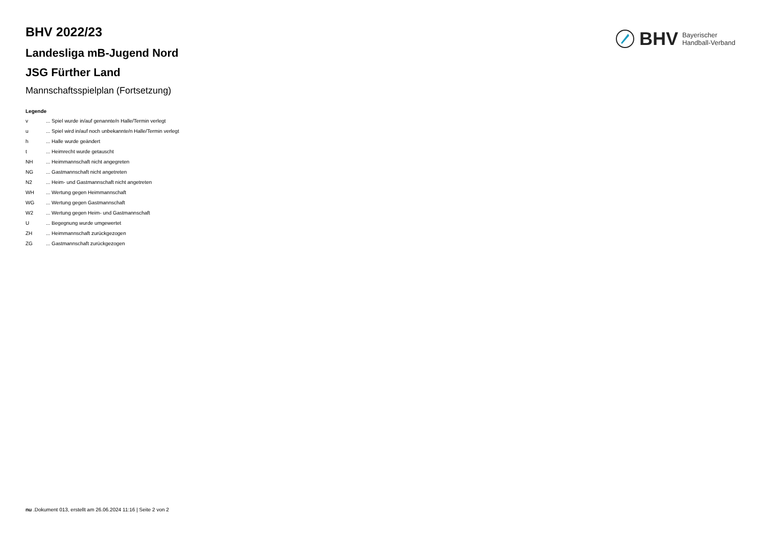BHV 2022/23
Landesliga mB-Jugend Nord
JSG Fürther Land
Mannschaftsspielplan (Fortsetzung)
Legende
v ... Spiel wurde in/auf genannte/n Halle/Termin verlegt
u ... Spiel wird in/auf noch unbekannte/n Halle/Termin verlegt
h ... Halle wurde geändert
t ... Heimrecht wurde getauscht
NH ... Heimmannschaft nicht angegreten
NG ... Gastmannschaft nicht angetreten
N2 ... Heim- und Gastmannschaft nicht angetreten
WH ... Wertung gegen Heimmannschaft
WG ... Wertung gegen Gastmannschaft
W2 ... Wertung gegen Heim- und Gastmannschaft
U ... Begegnung wurde umgewertet
ZH ... Heimmannschaft zurückgezogen
ZG ... Gastmannschaft zurückgezogen
BHV Bayerischer
Handball-Verband
nu .Dokument 013, erstellt am 26.06.2024 11:16 | Seite 2 von 2